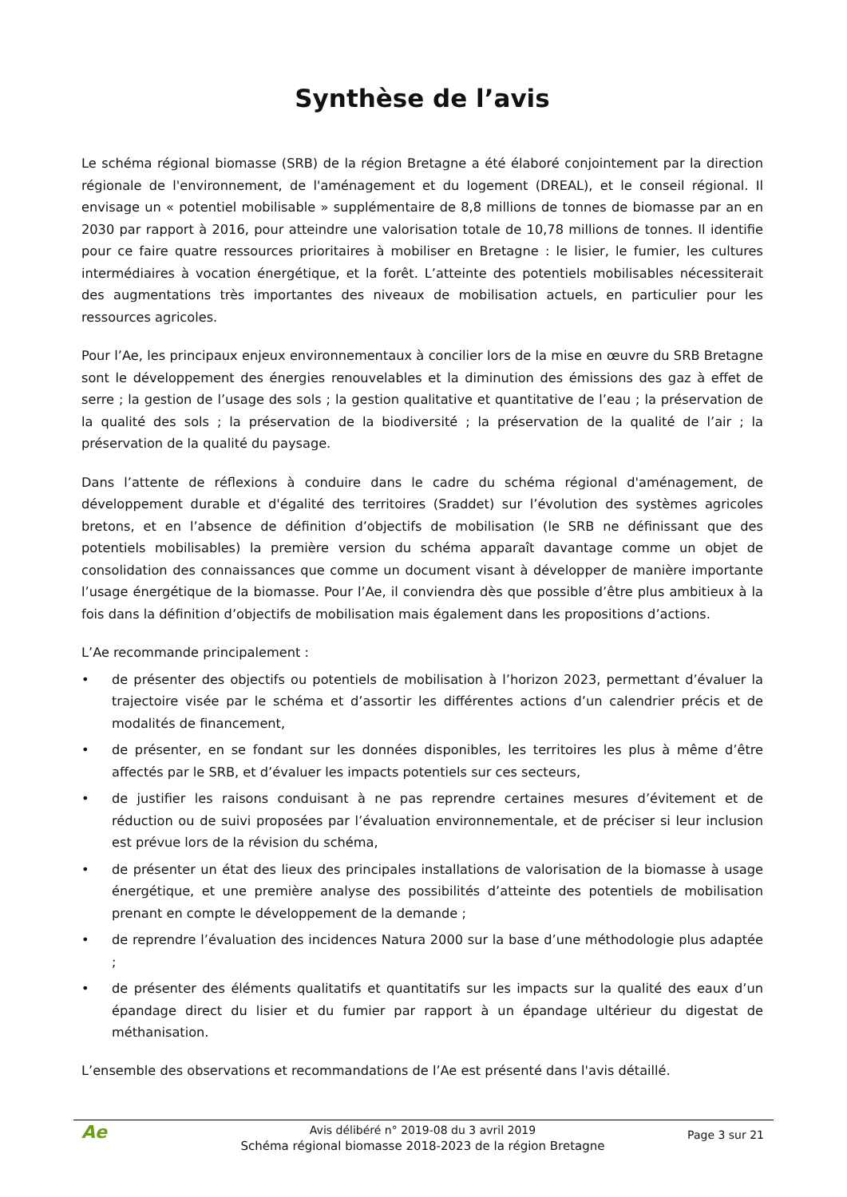Synthèse de l’avis
Le schéma régional biomasse (SRB) de la région Bretagne a été élaboré conjointement par la direction régionale de l'environnement, de l'aménagement et du logement (DREAL), et le conseil régional. Il envisage un « potentiel mobilisable » supplémentaire de 8,8 millions de tonnes de biomasse par an en 2030 par rapport à 2016, pour atteindre une valorisation totale de 10,78 millions de tonnes. Il identifie pour ce faire quatre ressources prioritaires à mobiliser en Bretagne : le lisier, le fumier, les cultures intermédiaires à vocation énergétique, et la forêt. L’atteinte des potentiels mobilisables nécessiterait des augmentations très importantes des niveaux de mobilisation actuels, en particulier pour les ressources agricoles.
Pour l’Ae, les principaux enjeux environnementaux à concilier lors de la mise en œuvre du SRB Bretagne sont le développement des énergies renouvelables et la diminution des émissions des gaz à effet de serre ; la gestion de l’usage des sols ; la gestion qualitative et quantitative de l’eau ; la préservation de la qualité des sols ; la préservation de la biodiversité ; la préservation de la qualité de l’air ; la préservation de la qualité du paysage.
Dans l’attente de réflexions à conduire dans le cadre du schéma régional d'aménagement, de développement durable et d'égalité des territoires (Sraddet) sur l’évolution des systèmes agricoles bretons, et en l’absence de définition d’objectifs de mobilisation (le SRB ne définissant que des potentiels mobilisables) la première version du schéma apparaît davantage comme un objet de consolidation des connaissances que comme un document visant à développer de manière importante l’usage énergétique de la biomasse. Pour l’Ae, il conviendra dès que possible d’être plus ambitieux à la fois dans la définition d’objectifs de mobilisation mais également dans les propositions d’actions.
L’Ae recommande principalement :
• de présenter des objectifs ou potentiels de mobilisation à l’horizon 2023, permettant d’évaluer la trajectoire visée par le schéma et d’assortir les différentes actions d’un calendrier précis et de modalités de financement,
• de présenter, en se fondant sur les données disponibles, les territoires les plus à même d’être affectés par le SRB, et d’évaluer les impacts potentiels sur ces secteurs,
• de justifier les raisons conduisant à ne pas reprendre certaines mesures d’évitement et de réduction ou de suivi proposées par l’évaluation environnementale, et de préciser si leur inclusion est prévue lors de la révision du schéma,
• de présenter un état des lieux des principales installations de valorisation de la biomasse à usage énergétique, et une première analyse des possibilités d’atteinte des potentiels de mobilisation prenant en compte le développement de la demande ;
• de reprendre l’évaluation des incidences Natura 2000 sur la base d’une méthodologie plus adaptée ;
• de présenter des éléments qualitatifs et quantitatifs sur les impacts sur la qualité des eaux d’un épandage direct du lisier et du fumier par rapport à un épandage ultérieur du digestat de méthanisation.
L’ensemble des observations et recommandations de l’Ae est présenté dans l'avis détaillé.
Ae
Avis délibéré n° 2019-08 du 3 avril 2019
Schéma régional biomasse 2018-2023 de la région Bretagne
Page 3 sur 21